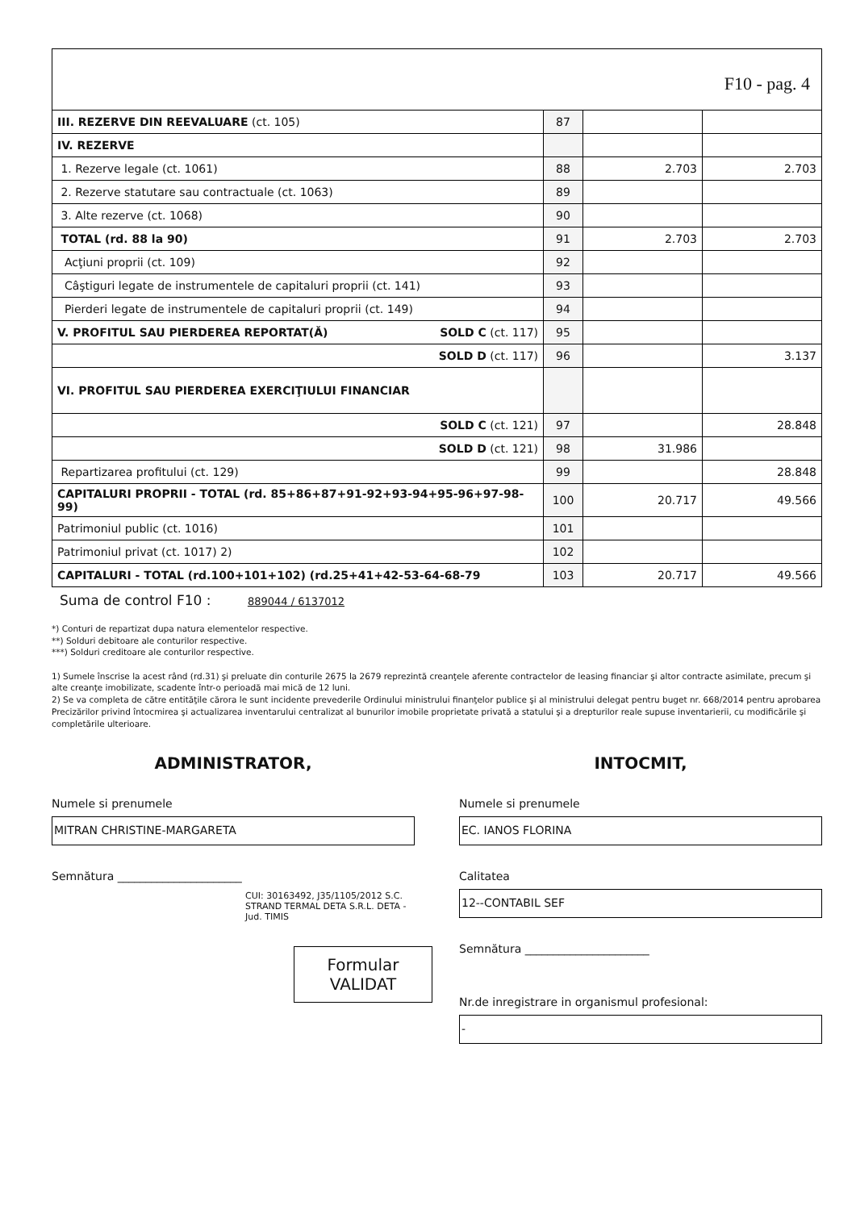F10 - pag. 4
| III. REZERVE DIN REEVALUARE (ct. 105) | 87 | | |
| IV. REZERVE | | | |
| 1. Rezerve legale (ct. 1061) | 88 | 2.703 | 2.703 |
| 2. Rezerve statutare sau contractuale (ct. 1063) | 89 | | |
| 3. Alte rezerve (ct. 1068) | 90 | | |
| TOTAL (rd. 88 la 90) | 91 | 2.703 | 2.703 |
| Acţiuni proprii (ct. 109) | 92 | | |
| Câştiguri legate de instrumentele de capitaluri proprii (ct. 141) | 93 | | |
| Pierderi legate de instrumentele de capitaluri proprii (ct. 149) | 94 | | |
| V. PROFITUL SAU PIERDEREA REPORTAT(Ă) SOLD C (ct. 117) | 95 | | |
| SOLD D (ct. 117) | 96 | | 3.137 |
| VI. PROFITUL SAU PIERDEREA EXERCIŢIULUI FINANCIAR | | | |
| SOLD C (ct. 121) | 97 | | 28.848 |
| SOLD D (ct. 121) | 98 | 31.986 | |
| Repartizarea profitului (ct. 129) | 99 | | 28.848 |
| CAPITALURI PROPRII - TOTAL (rd. 85+86+87+91-92+93-94+95-96+97-98-99) | 100 | 20.717 | 49.566 |
| Patrimoniul public (ct. 1016) | 101 | | |
| Patrimoniul privat (ct. 1017) 2) | 102 | | |
| CAPITALURI - TOTAL (rd.100+101+102) (rd.25+41+42-53-64-68-79 | 103 | 20.717 | 49.566 |
Suma de control F10 : 889044 / 6137012
*) Conturi de repartizat dupa natura elementelor respective.
**) Solduri debitoare ale conturilor respective.
***) Solduri creditoare ale conturilor respective.
1) Sumele înscrise la acest rând (rd.31) şi preluate din conturile 2675 la 2679 reprezintă creanţele aferente contractelor de leasing financiar şi altor contracte asimilate, precum şi alte creanţe imobilizate, scadente într-o perioadă mai mică de 12 luni.
2) Se va completa de către entităţile cărora le sunt incidente prevederile Ordinului ministrului finanţelor publice şi al ministrului delegat pentru buget nr. 668/2014 pentru aprobarea Precizărilor privind întocmirea şi actualizarea inventarului centralizat al bunurilor imobile proprietate privată a statului şi a drepturilor reale supuse inventarierii, cu modificările şi completările ulterioare.
ADMINISTRATOR,
Numele si prenumele
MITRAN CHRISTINE-MARGARETA
Semnătura ______________________
CUI: 30163492, J35/1105/2012 S.C. STRAND TERMAL DETA S.R.L. DETA - Jud. TIMIS
Formular VALIDAT
INTOCMIT,
Numele si prenumele
EC. IANOS FLORINA
Calitatea
12--CONTABIL SEF
Semnătura ______________________
Nr.de inregistrare in organismul profesional:
-